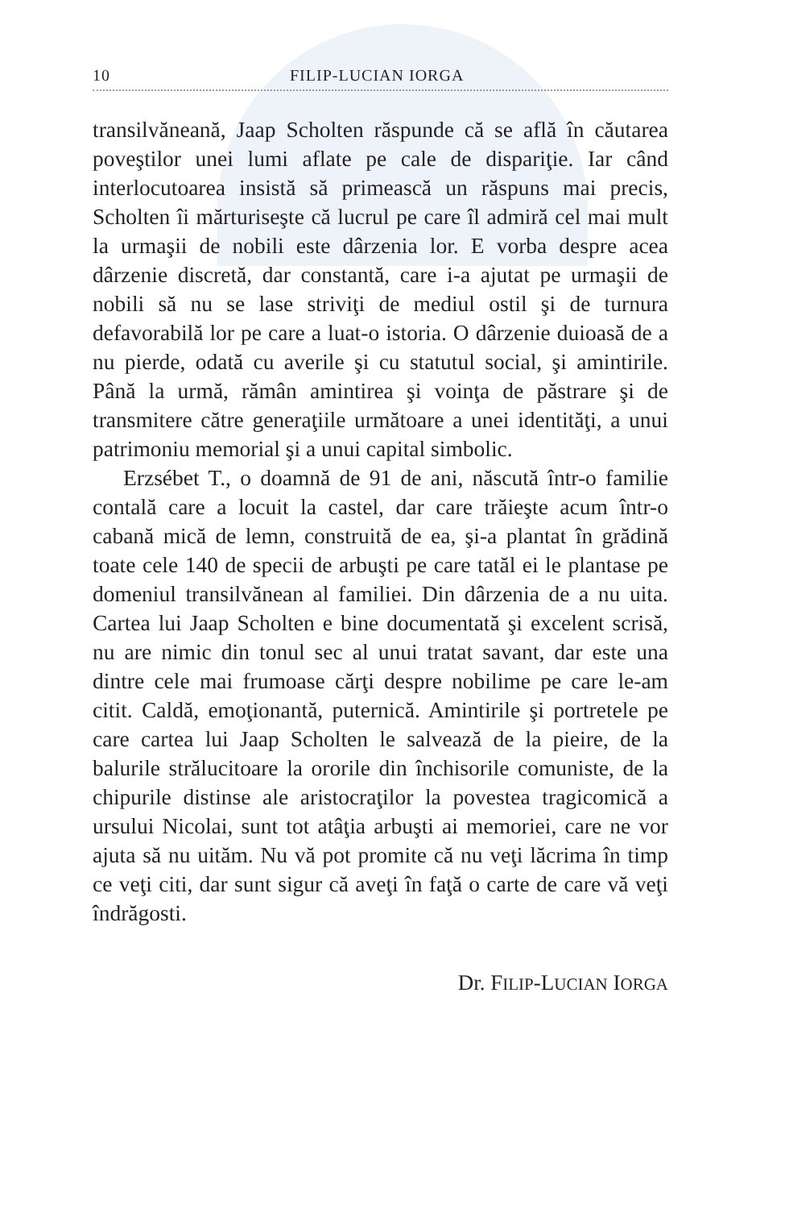10 FILIP-LUCIAN IORGA
transilvăneană, Jaap Scholten răspunde că se află în căutarea poveştilor unei lumi aflate pe cale de dispariţie. Iar când interlocutoarea insistă să primească un răspuns mai precis, Scholten îi mărturiseşte că lucrul pe care îl admiră cel mai mult la urmaşii de nobili este dârzenia lor. E vorba despre acea dârzenie discretă, dar constantă, care i-a ajutat pe urmaşii de nobili să nu se lase striviţi de mediul ostil şi de turnura defavorabilă lor pe care a luat-o istoria. O dârzenie duioasă de a nu pierde, odată cu averile şi cu statutul social, şi amintirile. Până la urmă, rămân amintirea şi voinţa de păstrare şi de transmitere către generaţiile următoare a unei identităţi, a unui patrimoniu memorial şi a unui capital simbolic.
Erzsébet T., o doamnă de 91 de ani, născută într-o familie contală care a locuit la castel, dar care trăieşte acum într-o cabană mică de lemn, construită de ea, şi-a plantat în grădină toate cele 140 de specii de arbuşti pe care tatăl ei le plantase pe domeniul transilvănean al familiei. Din dârzenia de a nu uita. Cartea lui Jaap Scholten e bine documentată şi excelent scrisă, nu are nimic din tonul sec al unui tratat savant, dar este una dintre cele mai frumoase cărţi despre nobilime pe care le-am citit. Caldă, emoţionantă, puternică. Amintirile şi portretele pe care cartea lui Jaap Scholten le salvează de la pieire, de la balurile strălucitoare la ororile din închisorile comuniste, de la chipurile distinse ale aristocraţilor la povestea tragicomică a ursului Nicolai, sunt tot atâţia arbuşti ai memoriei, care ne vor ajuta să nu uităm. Nu vă pot promite că nu veţi lăcrima în timp ce veţi citi, dar sunt sigur că aveţi în faţă o carte de care vă veţi îndrăgosti.
Dr. FILIP-LUCIAN IORGA